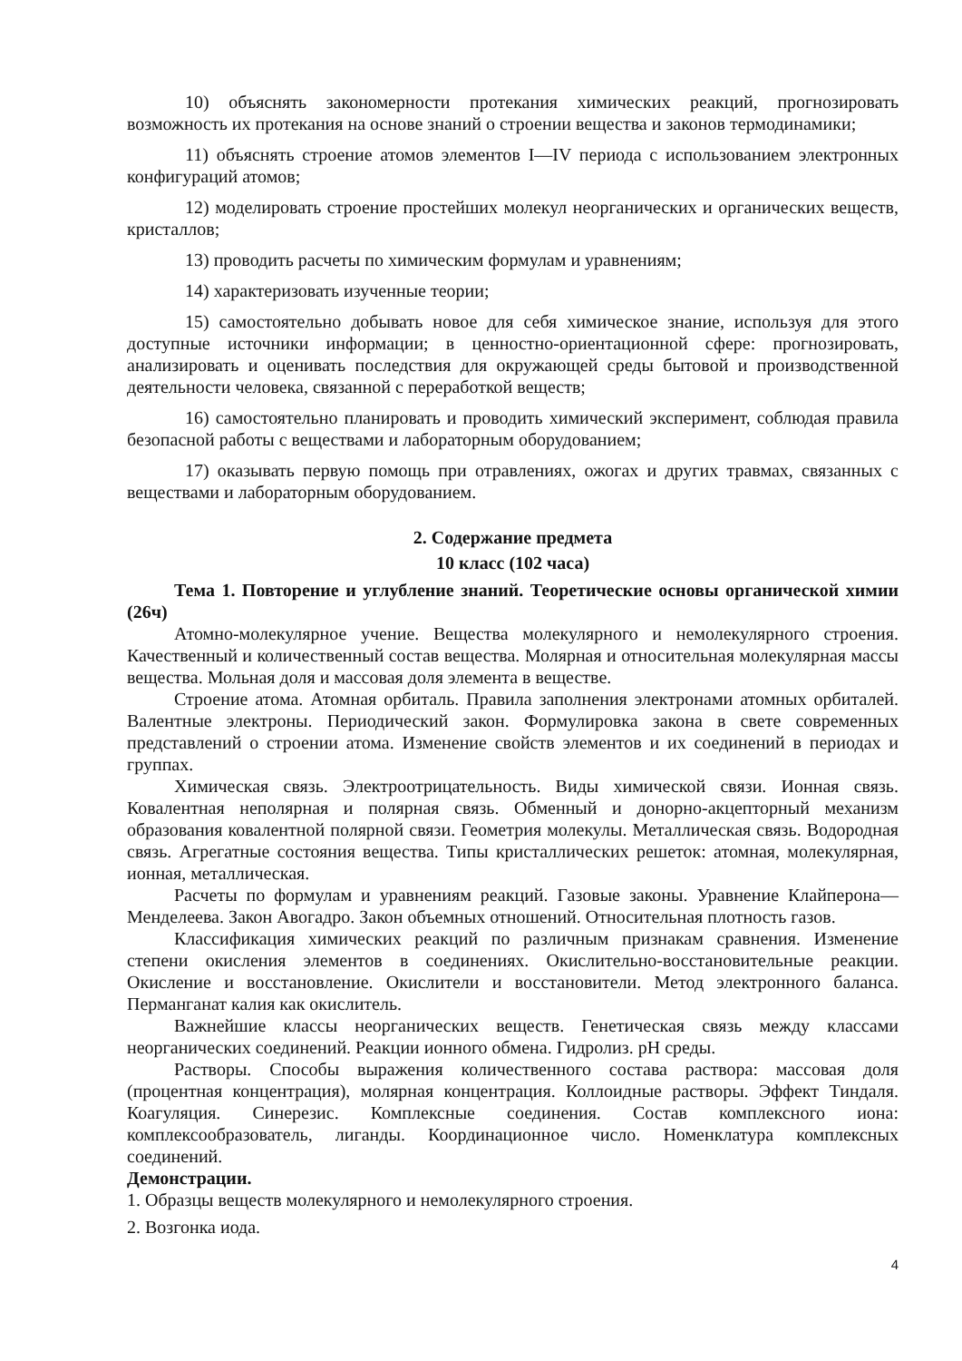10) объяснять закономерности протекания химических реакций, прогнозировать возможность их протекания на основе знаний о строении вещества и законов термодинамики;
11) объяснять строение атомов элементов I—IV периода с использованием электронных конфигураций атомов;
12) моделировать строение простейших молекул неорганических и органических веществ, кристаллов;
13) проводить расчеты по химическим формулам и уравнениям;
14) характеризовать изученные теории;
15) самостоятельно добывать новое для себя химическое знание, используя для этого доступные источники информации; в ценностно-ориентационной сфере: прогнозировать, анализировать и оценивать последствия для окружающей среды бытовой и производственной деятельности человека, связанной с переработкой веществ;
16) самостоятельно планировать и проводить химический эксперимент, соблюдая правила безопасной работы с веществами и лабораторным оборудованием;
17) оказывать первую помощь при отравлениях, ожогах и других травмах, связанных с веществами и лабораторным оборудованием.
2. Содержание предмета
10 класс (102 часа)
Тема 1. Повторение и углубление знаний. Теоретические основы органической химии (26ч)
Атомно-молекулярное учение. Вещества молекулярного и немолекулярного строения. Качественный и количественный состав вещества. Молярная и относительная молекулярная массы вещества. Мольная доля и массовая доля элемента в веществе.
Строение атома. Атомная орбиталь. Правила заполнения электронами атомных орбиталей. Валентные электроны. Периодический закон. Формулировка закона в свете современных представлений о строении атома. Изменение свойств элементов и их соединений в периодах и группах.
Химическая связь. Электроотрицательность. Виды химической связи. Ионная связь. Ковалентная неполярная и полярная связь. Обменный и донорно-акцепторный механизм образования ковалентной полярной связи. Геометрия молекулы. Металлическая связь. Водородная связь. Агрегатные состояния вещества. Типы кристаллических решеток: атомная, молекулярная, ионная, металлическая.
Расчеты по формулам и уравнениям реакций. Газовые законы. Уравнение Клайперона—Менделеева. Закон Авогадро. Закон объемных отношений. Относительная плотность газов.
Классификация химических реакций по различным признакам сравнения. Изменение степени окисления элементов в соединениях. Окислительно-восстановительные реакции. Окисление и восстановление. Окислители и восстановители. Метод электронного баланса. Перманганат калия как окислитель.
Важнейшие классы неорганических веществ. Генетическая связь между классами неорганических соединений. Реакции ионного обмена. Гидролиз. pH среды.
Растворы. Способы выражения количественного состава раствора: массовая доля (процентная концентрация), молярная концентрация. Коллоидные растворы. Эффект Тиндаля. Коагуляция. Синерезис. Комплексные соединения. Состав комплексного иона: комплексообразователь, лиганды. Координационное число. Номенклатура комплексных соединений.
Демонстрации.
1. Образцы веществ молекулярного и немолекулярного строения.
2. Возгонка иода.
4